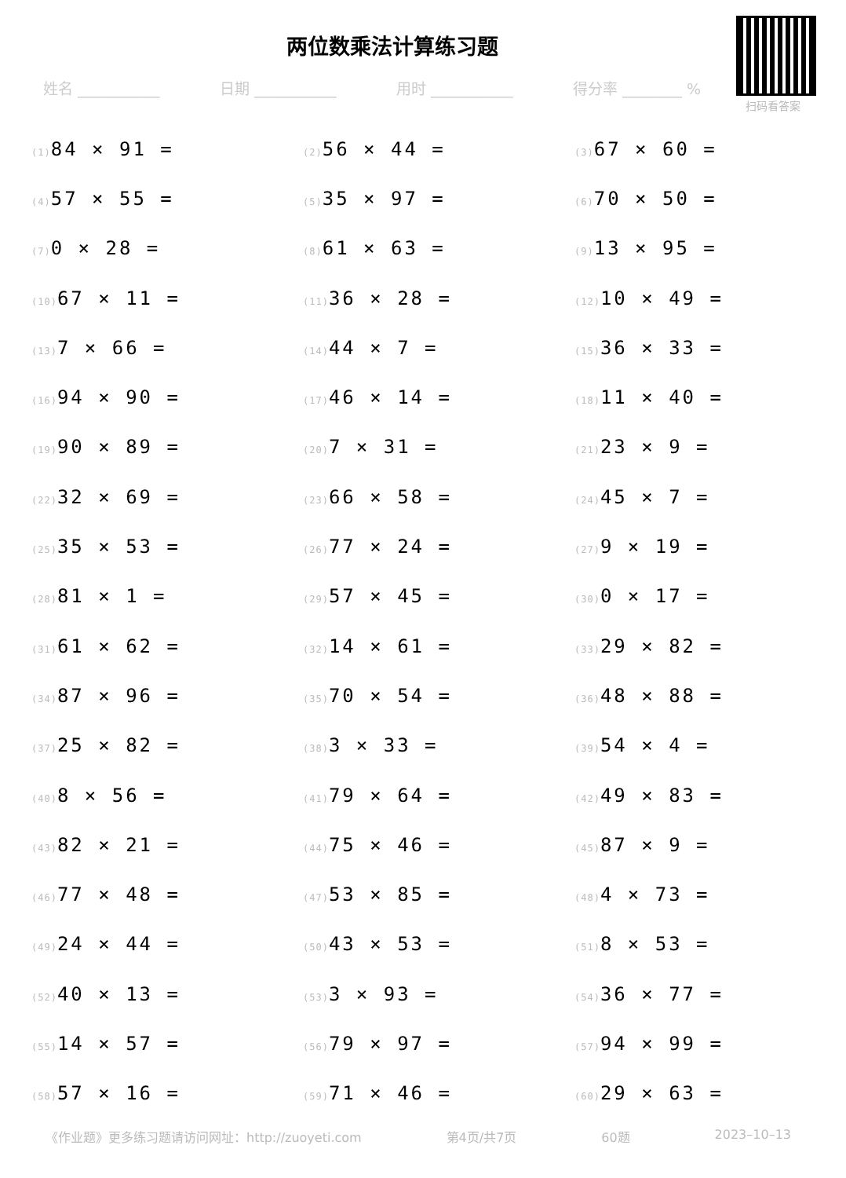两位数乘法计算练习题
扫码看答案
姓名 ___________ 日期 ___________ 用时 ___________ 得分率 ________ %
(1) 84 × 91 =
(2) 56 × 44 =
(3) 67 × 60 =
(4) 57 × 55 =
(5) 35 × 97 =
(6) 70 × 50 =
(7) 0 × 28 =
(8) 61 × 63 =
(9) 13 × 95 =
(10) 67 × 11 =
(11) 36 × 28 =
(12) 10 × 49 =
(13) 7 × 66 =
(14) 44 × 7 =
(15) 36 × 33 =
(16) 94 × 90 =
(17) 46 × 14 =
(18) 11 × 40 =
(19) 90 × 89 =
(20) 7 × 31 =
(21) 23 × 9 =
(22) 32 × 69 =
(23) 66 × 58 =
(24) 45 × 7 =
(25) 35 × 53 =
(26) 77 × 24 =
(27) 9 × 19 =
(28) 81 × 1 =
(29) 57 × 45 =
(30) 0 × 17 =
(31) 61 × 62 =
(32) 14 × 61 =
(33) 29 × 82 =
(34) 87 × 96 =
(35) 70 × 54 =
(36) 48 × 88 =
(37) 25 × 82 =
(38) 3 × 33 =
(39) 54 × 4 =
(40) 8 × 56 =
(41) 79 × 64 =
(42) 49 × 83 =
(43) 82 × 21 =
(44) 75 × 46 =
(45) 87 × 9 =
(46) 77 × 48 =
(47) 53 × 85 =
(48) 4 × 73 =
(49) 24 × 44 =
(50) 43 × 53 =
(51) 8 × 53 =
(52) 40 × 13 =
(53) 3 × 93 =
(54) 36 × 77 =
(55) 14 × 57 =
(56) 79 × 97 =
(57) 94 × 99 =
(58) 57 × 16 =
(59) 71 × 46 =
(60) 29 × 63 =
《作业题》更多练习题请访问网址：http://zuoyeti.com 第4页/共7页 60题 2023–10–13